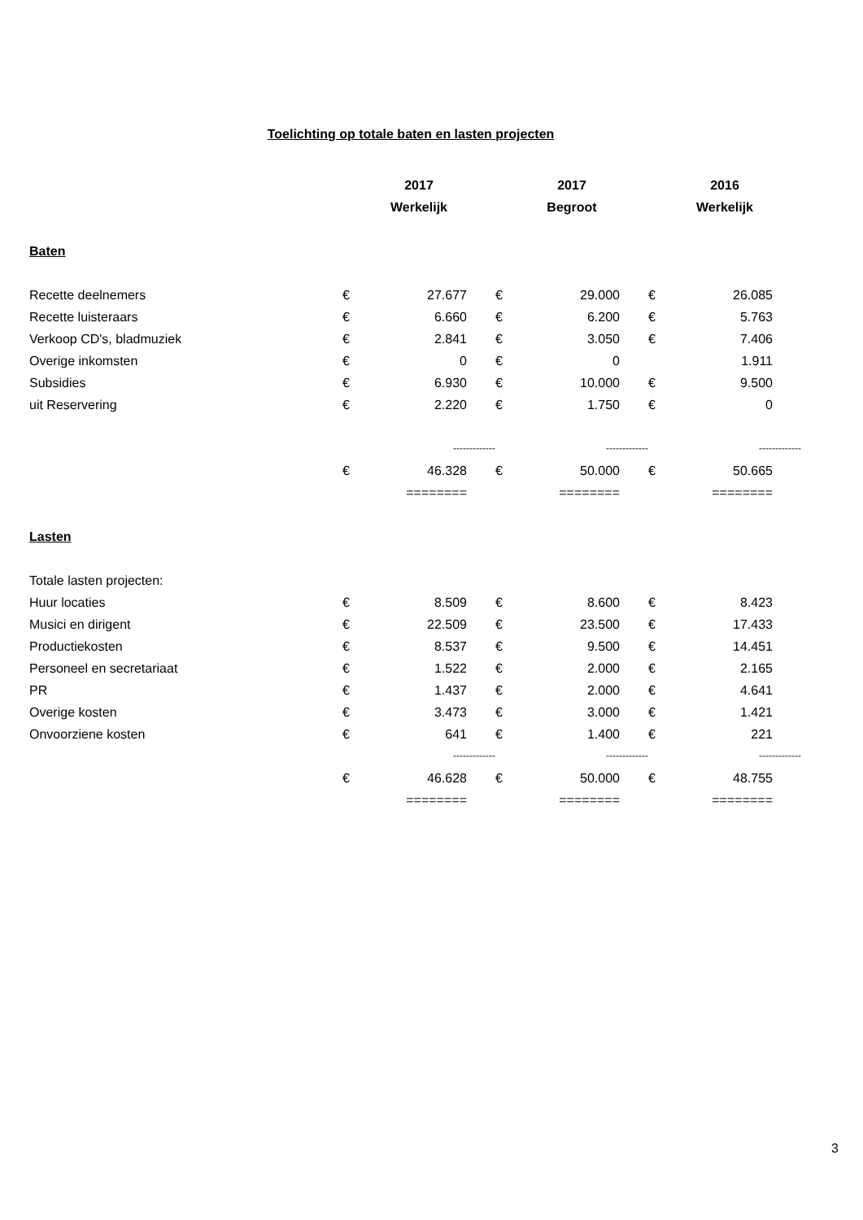Toelichting op totale baten en lasten projecten
| | 2017 | | 2017 | | 2016 | |
| | Werkelijk | | Begroot | | Werkelijk | |
| Baten | | | | | | |
| Recette deelnemers | € | 27.677 | € | 29.000 | € | 26.085 |
| Recette luisteraars | € | 6.660 | € | 6.200 | € | 5.763 |
| Verkoop CD's, bladmuziek | € | 2.841 | € | 3.050 | € | 7.406 |
| Overige inkomsten | € | 0 | € | 0 | | 1.911 |
| Subsidies | € | 6.930 | € | 10.000 | € | 9.500 |
| uit Reservering | € | 2.220 | € | 1.750 | € | 0 |
| | | ------------- | | ------------- | | ------------- |
| | € | 46.328 | € | 50.000 | € | 50.665 |
| | | ======== | | ======== | | ======== |
| Lasten | | | | | | |
| Totale lasten projecten: | | | | | | |
| Huur locaties | € | 8.509 | € | 8.600 | € | 8.423 |
| Musici en dirigent | € | 22.509 | € | 23.500 | € | 17.433 |
| Productiekosten | € | 8.537 | € | 9.500 | € | 14.451 |
| Personeel en secretariaat | € | 1.522 | € | 2.000 | € | 2.165 |
| PR | € | 1.437 | € | 2.000 | € | 4.641 |
| Overige kosten | € | 3.473 | € | 3.000 | € | 1.421 |
| Onvoorziene kosten | € | 641 | € | 1.400 | € | 221 |
| | | ------------- | | ------------- | | ------------- |
| | € | 46.628 | € | 50.000 | € | 48.755 |
| | | ======== | | ======== | | ======== |
3